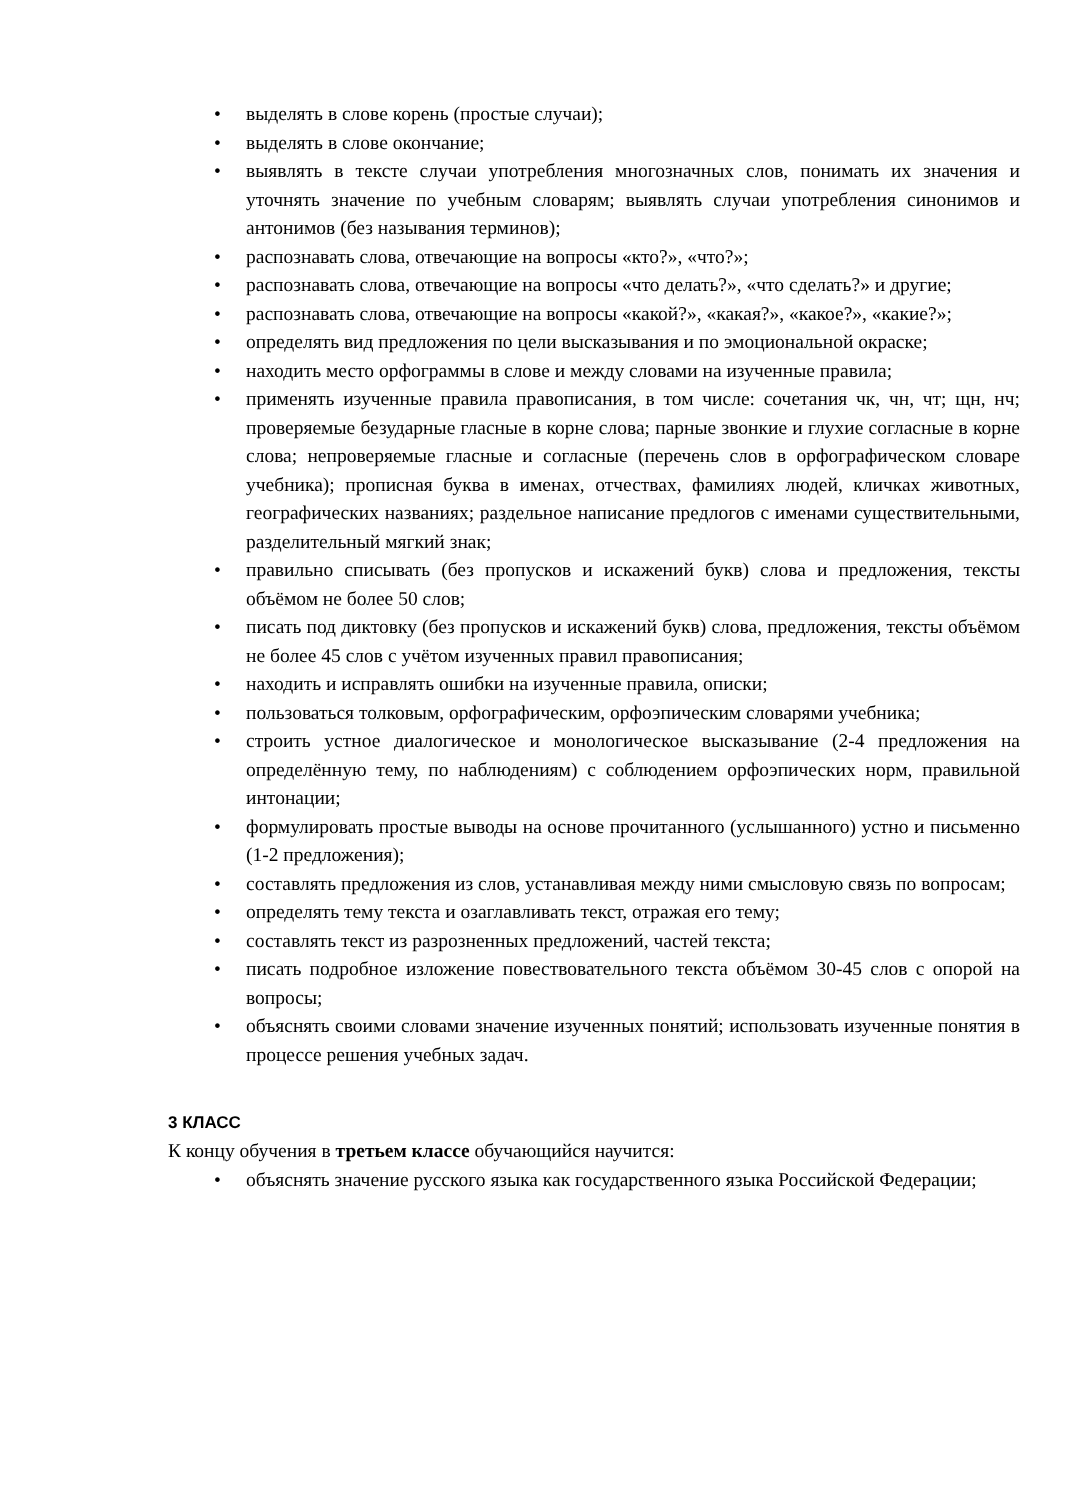• выделять в слове корень (простые случаи);
• выделять в слове окончание;
• выявлять в тексте случаи употребления многозначных слов, понимать их значения и уточнять значение по учебным словарям; выявлять случаи употребления синонимов и антонимов (без называния терминов);
• распознавать слова, отвечающие на вопросы «кто?», «что?»;
• распознавать слова, отвечающие на вопросы «что делать?», «что сделать?» и другие;
• распознавать слова, отвечающие на вопросы «какой?», «какая?», «какое?», «какие?»;
• определять вид предложения по цели высказывания и по эмоциональной окраске;
• находить место орфограммы в слове и между словами на изученные правила;
• применять изученные правила правописания, в том числе: сочетания чк, чн, чт; щн, нч; проверяемые безударные гласные в корне слова; парные звонкие и глухие согласные в корне слова; непроверяемые гласные и согласные (перечень слов в орфографическом словаре учебника); прописная буква в именах, отчествах, фамилиях людей, кличках животных, географических названиях; раздельное написание предлогов с именами существительными, разделительный мягкий знак;
• правильно списывать (без пропусков и искажений букв) слова и предложения, тексты объёмом не более 50 слов;
• писать под диктовку (без пропусков и искажений букв) слова, предложения, тексты объёмом не более 45 слов с учётом изученных правил правописания;
• находить и исправлять ошибки на изученные правила, описки;
• пользоваться толковым, орфографическим, орфоэпическим словарями учебника;
• строить устное диалогическое и монологическое высказывание (2-4 предложения на определённую тему, по наблюдениям) с соблюдением орфоэпических норм, правильной интонации;
• формулировать простые выводы на основе прочитанного (услышанного) устно и письменно (1-2 предложения);
• составлять предложения из слов, устанавливая между ними смысловую связь по вопросам;
• определять тему текста и озаглавливать текст, отражая его тему;
• составлять текст из разрозненных предложений, частей текста;
• писать подробное изложение повествовательного текста объёмом 30-45 слов с опорой на вопросы;
• объяснять своими словами значение изученных понятий; использовать изученные понятия в процессе решения учебных задач.
3 КЛАСС
К концу обучения в третьем классе обучающийся научится:
• объяснять значение русского языка как государственного языка Российской Федерации;